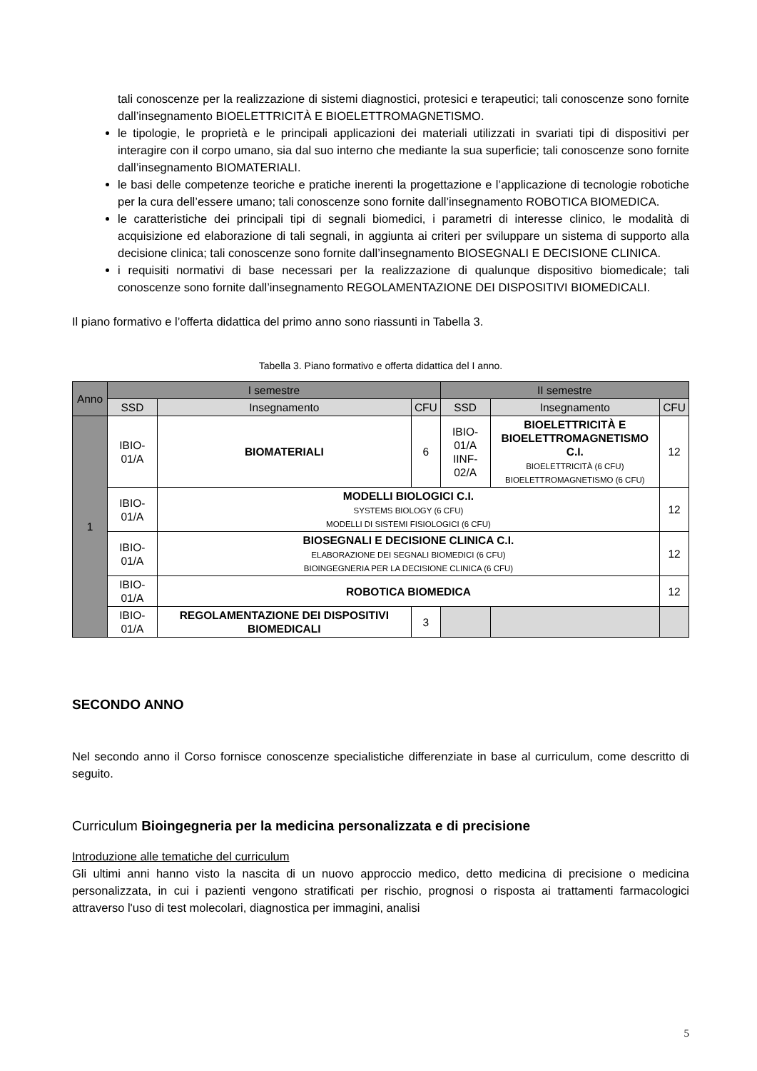tali conoscenze per la realizzazione di sistemi diagnostici, protesici e terapeutici; tali conoscenze sono fornite dall’insegnamento BIOELETTRICITÀ E BIOELETTROMAGNETISMO.
le tipologie, le proprietà e le principali applicazioni dei materiali utilizzati in svariati tipi di dispositivi per interagire con il corpo umano, sia dal suo interno che mediante la sua superficie; tali conoscenze sono fornite dall’insegnamento BIOMATERIALI.
le basi delle competenze teoriche e pratiche inerenti la progettazione e l’applicazione di tecnologie robotiche per la cura dell’essere umano; tali conoscenze sono fornite dall’insegnamento ROBOTICA BIOMEDICA.
le caratteristiche dei principali tipi di segnali biomedici, i parametri di interesse clinico, le modalità di acquisizione ed elaborazione di tali segnali, in aggiunta ai criteri per sviluppare un sistema di supporto alla decisione clinica; tali conoscenze sono fornite dall’insegnamento BIOSEGNALI E DECISIONE CLINICA.
i requisiti normativi di base necessari per la realizzazione di qualunque dispositivo biomedicale; tali conoscenze sono fornite dall’insegnamento REGOLAMENTAZIONE DEI DISPOSITIVI BIOMEDICALI.
Il piano formativo e l’offerta didattica del primo anno sono riassunti in Tabella 3.
Tabella 3. Piano formativo e offerta didattica del I anno.
| Anno | I semestre | | | II semestre | | |
| --- | --- | --- | --- | --- | --- | --- |
| | SSD | Insegnamento | CFU | SSD | Insegnamento | CFU |
| 1 | IBIO-01/A | BIOMATERIALI | 6 | IBIO-01/A IINF-02/A | BIOELETTRICITÀ E BIOELETTROMAGNETISMO C.I. BIOELETTRICITÀ (6 CFU) BIOELETTROMAGNETISMO (6 CFU) | 12 |
| | IBIO-01/A | MODELLI BIOLOGICI C.I. SYSTEMS BIOLOGY (6 CFU) MODELLI DI SISTEMI FISIOLOGICI (6 CFU) | | | | 12 |
| | IBIO-01/A | BIOSEGNALI E DECISIONE CLINICA C.I. ELABORAZIONE DEI SEGNALI BIOMEDICI (6 CFU) BIOINGEGNERIA PER LA DECISIONE CLINICA (6 CFU) | | | | 12 |
| | IBIO-01/A | ROBOTICA BIOMEDICA | | | | 12 |
| | IBIO-01/A | REGOLAMENTAZIONE DEI DISPOSITIVI BIOMEDICALI | 3 | | | |
SECONDO ANNO
Nel secondo anno il Corso fornisce conoscenze specialistiche differenziate in base al curriculum, come descritto di seguito.
Curriculum Bioingegneria per la medicina personalizzata e di precisione
Introduzione alle tematiche del curriculum
Gli ultimi anni hanno visto la nascita di un nuovo approccio medico, detto medicina di precisione o medicina personalizzata, in cui i pazienti vengono stratificati per rischio, prognosi o risposta ai trattamenti farmacologici attraverso l'uso di test molecolari, diagnostica per immagini, analisi
5